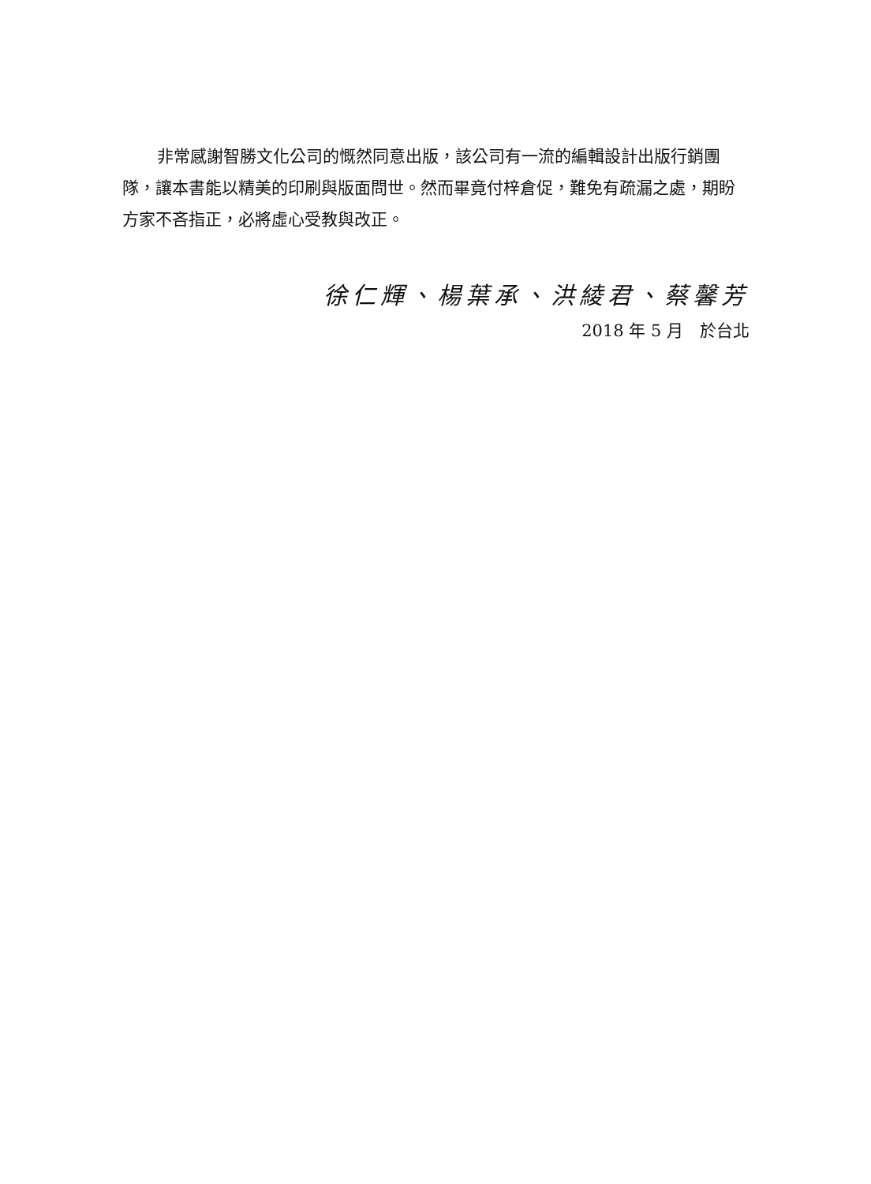非常感謝智勝文化公司的慨然同意出版，該公司有一流的編輯設計出版行銷團隊，讓本書能以精美的印刷與版面問世。然而畢竟付梓倉促，難免有疏漏之處，期盼方家不吝指正，必將虛心受教與改正。
徐仁輝、楊葉承、洪綾君、蔡馨芳
2018 年 5 月　於台北